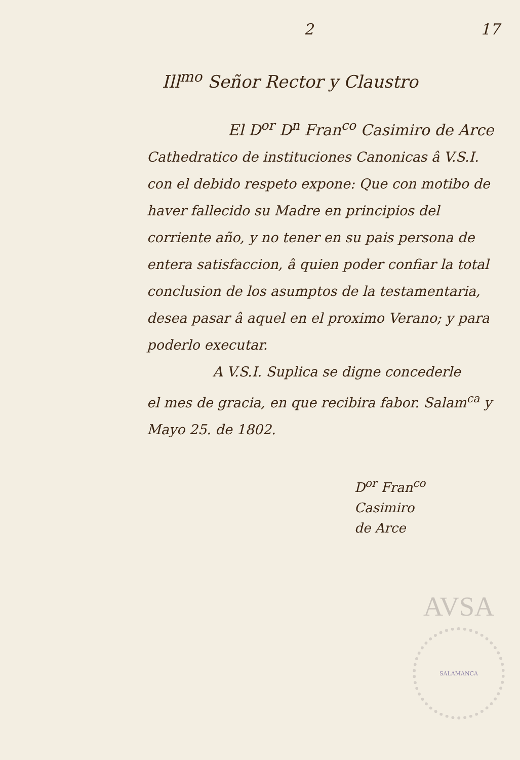2 17
Ill<sup>mo</sup> Señor Rector y Claustro
El D<sup>or</sup> D<sup>n</sup> Fran<sup>co</sup> Casimiro de Arce
Cathedratico de instituciones Canonicas â V.S.I. con el debido respeto expone: Que con motibo de haver fallecido su Madre en principios del corriente año, y no tener en su pais persona de entera satisfaccion, â quien poder confiar la total conclusion de los asumptos de la testamentaria, desea pasar â aquel en el proximo Verano; y para poderlo executar.
A V.S.I. Suplica se digne concederle
el mes de gracia, en que recibira fabor. Salam<sup>ca</sup> y Mayo 25. de 1802.
D<sup>or</sup> Fran<sup>co</sup> Casimiro
de Arce
AVSA
SALAMANCA